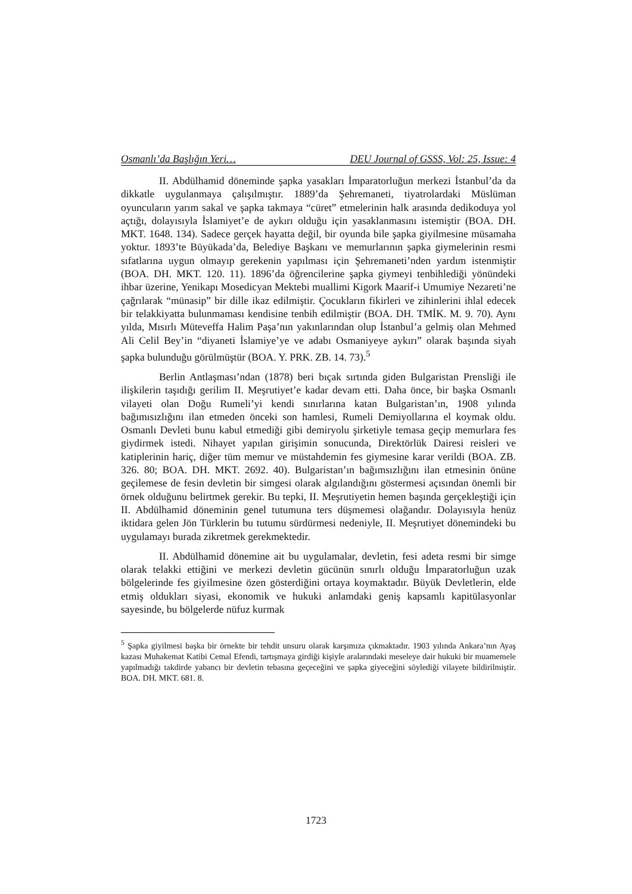Osmanlı’da Başlığın Yeri… DEU Journal of GSSS, Vol: 25, Issue: 4
II. Abdülhamid döneminde şapka yasakları İmparatorluğun merkezi İstanbul’da da dikkatle uygulanmaya çalışılmıştır. 1889’da Şehremaneti, tiyatrolardaki Müslüman oyuncuların yarım sakal ve şapka takmaya “cüret” etmelerinin halk arasında dedikoduya yol açtığı, dolayısıyla İslamiyet’e de aykırı olduğu için yasaklanmasını istemiştir (BOA. DH. MKT. 1648. 134). Sadece gerçek hayatta değil, bir oyunda bile şapka giyilmesine müsamaha yoktur. 1893’te Büyükada’da, Belediye Başkanı ve memurlarının şapka giymelerinin resmi sıfatlarına uygun olmayıp gerekenin yapılması için Şehremaneti’nden yardım istenmiştir (BOA. DH. MKT. 120. 11). 1896’da öğrencilerine şapka giymeyi tenbihlediği yönündeki ihbar üzerine, Yenikapı Mosedicyan Mektebi muallimi Kigork Maarif-i Umumiye Nezareti’ne çağrılarak “münasip” bir dille ikaz edilmiştir. Çocukların fikirleri ve zihinlerini ihlal edecek bir telakkiyatta bulunmaması kendisine tenbih edilmiştir (BOA. DH. TMİK. M. 9. 70). Aynı yılda, Mısırlı Müteveffa Halim Paşa’nın yakınlarından olup İstanbul’a gelmiş olan Mehmed Ali Celil Bey’in “diyaneti İslamiye’ye ve adabı Osmaniyeye aykırı” olarak başında siyah şapka bulunduğu görülmüştür (BOA. Y. PRK. ZB. 14. 73).<sup>5</sup>
Berlin Antlaşması’ndan (1878) beri bıçak sırtında giden Bulgaristan Prensliği ile ilişkilerin taşıdığı gerilim II. Meşrutiyet’e kadar devam etti. Daha önce, bir başka Osmanlı vilayeti olan Doğu Rumeli’yi kendi sınırlarına katan Bulgaristan’ın, 1908 yılında bağımısızlığını ilan etmeden önceki son hamlesi, Rumeli Demiyollarına el koymak oldu. Osmanlı Devleti bunu kabul etmediği gibi demiryolu şirketiyle temasa geçip memurlara fes giydirmek istedi. Nihayet yapılan girişimin sonucunda, Direktörlük Dairesi reisleri ve katiplerinin hariç, diğer tüm memur ve müstahdemin fes giymesine karar verildi (BOA. ZB. 326. 80; BOA. DH. MKT. 2692. 40). Bulgaristan’ın bağımsızlığını ilan etmesinin önüne geçilemese de fesin devletin bir simgesi olarak algılandığını göstermesi açısından önemli bir örnek olduğunu belirtmek gerekir. Bu tepki, II. Meşrutiyetin hemen başında gerçekleştiği için II. Abdülhamid döneminin genel tutumuna ters düşmemesi olağandır. Dolayısıyla henüz iktidara gelen Jön Türklerin bu tutumu sürdürmesi nedeniyle, II. Meşrutiyet dönemindeki bu uygulamayı burada zikretmek gerekmektedir.
II. Abdülhamid dönemine ait bu uygulamalar, devletin, fesi adeta resmi bir simge olarak telakki ettiğini ve merkezi devletin gücünün sınırlı olduğu İmparatorluğun uzak bölgelerinde fes giyilmesine özen gösterdiğini ortaya koymaktadır. Büyük Devletlerin, elde etmiş oldukları siyasi, ekonomik ve hukuki anlamdaki geniş kapsamlı kapitülasyonlar sayesinde, bu bölgelerde nüfuz kurmak
<sup>5</sup> Şapka giyilmesi başka bir örnekte bir tehdit unsuru olarak karşımıza çıkmaktadır. 1903 yılında Ankara’nın Ayaş kazası Muhakemat Katibi Cemal Efendi, tartışmaya girdiği kişiyle aralarındaki meseleye dair hukuki bir muamemele yapılmadığı takdirde yabancı bir devletin tebasına geçeceğini ve şapka giyeceğini söylediği vilayete bildirilmiştir. BOA. DH. MKT. 681. 8.
1723